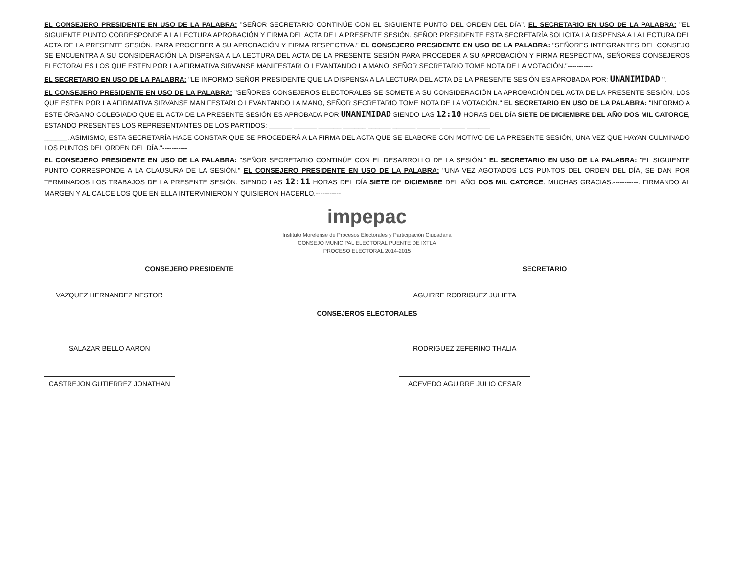EL CONSEJERO PRESIDENTE EN USO DE LA PALABRA: "SEÑOR SECRETARIO CONTINÚE CON EL SIGUIENTE PUNTO DEL ORDEN DEL DÍA". EL SECRETARIO EN USO DE LA PALABRA: "EL SIGUIENTE PUNTO CORRESPONDE A LA LECTURA APROBACIÓN Y FIRMA DEL ACTA DE LA PRESENTE SESIÓN, SEÑOR PRESIDENTE ESTA SECRETARÍA SOLICITA LA DISPENSA A LA LECTURA DEL ACTA DE LA PRESENTE SESIÓN, PARA PROCEDER A SU APROBACIÓN Y FIRMA RESPECTIVA." EL CONSEJERO PRESIDENTE EN USO DE LA PALABRA: "SEÑORES INTEGRANTES DEL CONSEJO SE ENCUENTRA A SU CONSIDERACIÓN LA DISPENSA A LA LECTURA DEL ACTA DE LA PRESENTE SESIÓN PARA PROCEDER A SU APROBACIÓN Y FIRMA RESPECTIVA, SEÑORES CONSEJEROS ELECTORALES LOS QUE ESTEN POR LA AFIRMATIVA SIRVANSE MANIFESTARLO LEVANTANDO LA MANO, SEÑOR SECRETARIO TOME NOTA DE LA VOTACIÓN."-----------
EL SECRETARIO EN USO DE LA PALABRA: "LE INFORMO SEÑOR PRESIDENTE QUE LA DISPENSA A LA LECTURA DEL ACTA DE LA PRESENTE SESIÓN ES APROBADA POR: UNANIMIDAD ".
EL CONSEJERO PRESIDENTE EN USO DE LA PALABRA: "SEÑORES CONSEJEROS ELECTORALES SE SOMETE A SU CONSIDERACIÓN LA APROBACIÓN DEL ACTA DE LA PRESENTE SESIÓN, LOS QUE ESTEN POR LA AFIRMATIVA SIRVANSE MANIFESTARLO LEVANTANDO LA MANO, SEÑOR SECRETARIO TOME NOTA DE LA VOTACIÓN." EL SECRETARIO EN USO DE LA PALABRA: "INFORMO A ESTE ÓRGANO COLEGIADO QUE EL ACTA DE LA PRESENTE SESIÓN ES APROBADA POR UNANIMIDAD SIENDO LAS 12:10 HORAS DEL DÍA SIETE DE DICIEMBRE DEL AÑO DOS MIL CATORCE, ESTANDO PRESENTES LOS REPRESENTANTES DE LOS PARTIDOS: ______ ______ ______ ______ ______ ______ ______ ______ ______
______. ASIMISMO, ESTA SECRETARÍA HACE CONSTAR QUE SE PROCEDERÁ A LA FIRMA DEL ACTA QUE SE ELABORE CON MOTIVO DE LA PRESENTE SESIÓN, UNA VEZ QUE HAYAN CULMINADO LOS PUNTOS DEL ORDEN DEL DÍA."-----------
EL CONSEJERO PRESIDENTE EN USO DE LA PALABRA: "SEÑOR SECRETARIO CONTINÚE CON EL DESARROLLO DE LA SESIÓN." EL SECRETARIO EN USO DE LA PALABRA: "EL SIGUIENTE PUNTO CORRESPONDE A LA CLAUSURA DE LA SESIÓN." EL CONSEJERO PRESIDENTE EN USO DE LA PALABRA: "UNA VEZ AGOTADOS LOS PUNTOS DEL ORDEN DEL DÍA, SE DAN POR TERMINADOS LOS TRABAJOS DE LA PRESENTE SESIÓN, SIENDO LAS 12:11 HORAS DEL DÍA SIETE DE DICIEMBRE DEL AÑO DOS MIL CATORCE. MUCHAS GRACIAS.-----------. FIRMANDO AL MARGEN Y AL CALCE LOS QUE EN ELLA INTERVINIERON Y QUISIERON HACERLO.-----------
impepac
Instituto Morelense de Procesos Electorales y Participación Ciudadana
CONSEJO MUNICIPAL ELECTORAL PUENTE DE IXTLA
PROCESO ELECTORAL 2014-2015
CONSEJERO PRESIDENTE
VAZQUEZ HERNANDEZ NESTOR
SECRETARIO
AGUIRRE RODRIGUEZ JULIETA
CONSEJEROS ELECTORALES
SALAZAR BELLO AARON RODRIGUEZ ZEFERINO THALIA
CASTREJON GUTIERREZ JONATHAN ACEVEDO AGUIRRE JULIO CESAR